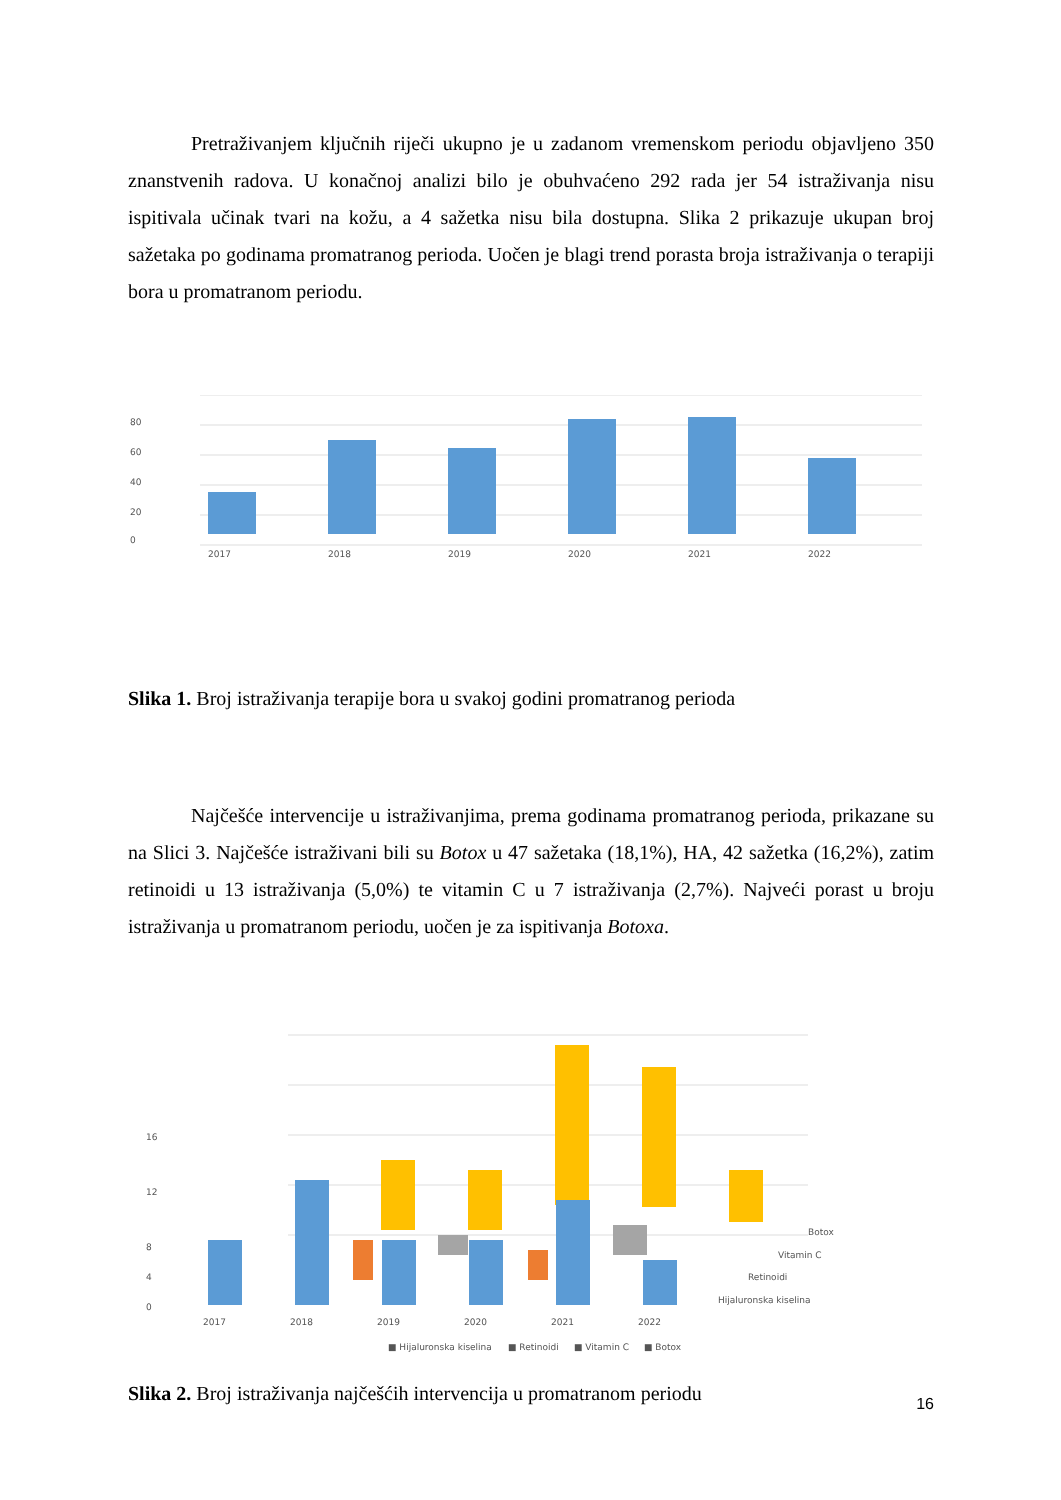Pretraživanjem ključnih riječi ukupno je u zadanom vremenskom periodu objavljeno 350 znanstvenih radova. U konačnoj analizi bilo je obuhvaćeno 292 rada jer 54 istraživanja nisu ispitivala učinak tvari na kožu, a 4 sažetka nisu bila dostupna. Slika 2 prikazuje ukupan broj sažetaka po godinama promatranog perioda. Uočen je blagi trend porasta broja istraživanja o terapiji bora u promatranom periodu.
80
60
40
20
0
2017
2018
2019
2020
2021
2022
Slika 1. Broj istraživanja terapije bora u svakoj godini promatranog perioda
Najčešće intervencije u istraživanjima, prema godinama promatranog perioda, prikazane su na Slici 3. Najčešće istraživani bili su Botox u 47 sažetaka (18,1%), HA, 42 sažetka (16,2%), zatim retinoidi u 13 istraživanja (5,0%) te vitamin C u 7 istraživanja (2,7%). Najveći porast u broju istraživanja u promatranom periodu, uočen je za ispitivanja Botoxa.
16
12
8
4
0
Botox
Vitamin C
Retinoidi
Hijaluronska kiselina
2017
2018
2019
2020
2021
2022
■ Hijaluronska kiselina
■ Retinoidi
■ Vitamin C
■ Botox
Slika 2. Broj istraživanja najčešćih intervencija u promatranom periodu
16